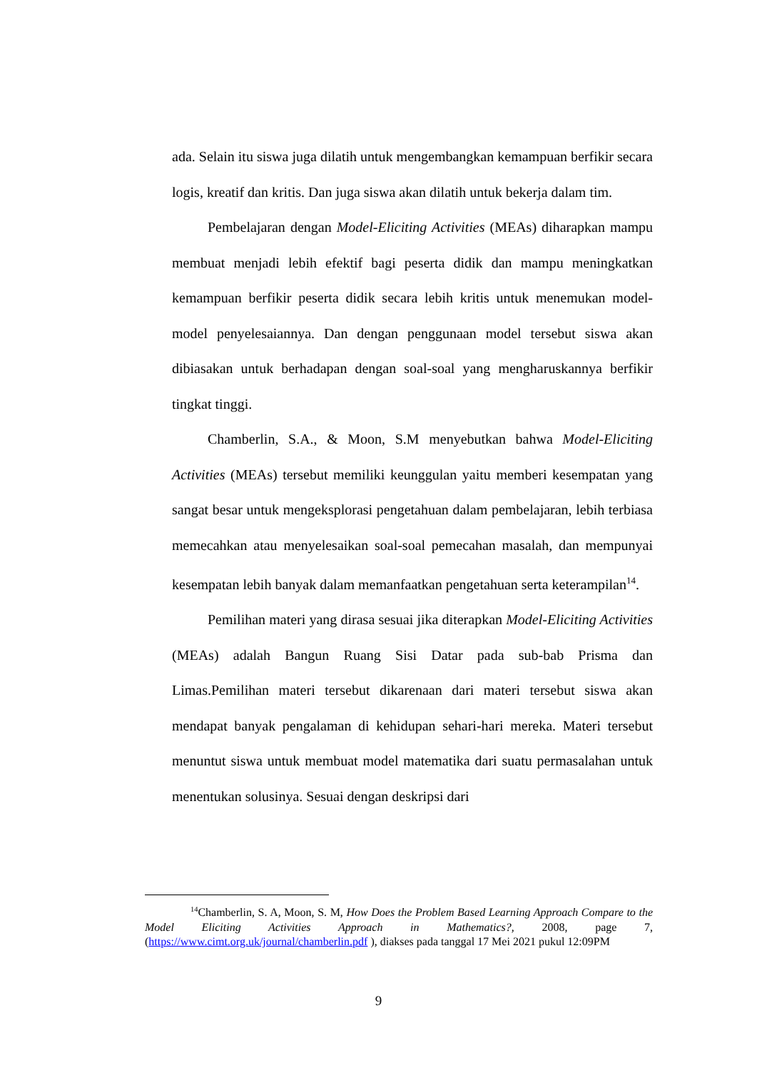ada. Selain itu siswa juga dilatih untuk mengembangkan kemampuan berfikir secara logis, kreatif dan kritis. Dan juga siswa akan dilatih untuk bekerja dalam tim.
Pembelajaran dengan Model-Eliciting Activities (MEAs) diharapkan mampu membuat menjadi lebih efektif bagi peserta didik dan mampu meningkatkan kemampuan berfikir peserta didik secara lebih kritis untuk menemukan model-model penyelesaiannya. Dan dengan penggunaan model tersebut siswa akan dibiasakan untuk berhadapan dengan soal-soal yang mengharuskannya berfikir tingkat tinggi.
Chamberlin, S.A., & Moon, S.M menyebutkan bahwa Model-Eliciting Activities (MEAs) tersebut memiliki keunggulan yaitu memberi kesempatan yang sangat besar untuk mengeksplorasi pengetahuan dalam pembelajaran, lebih terbiasa memecahkan atau menyelesaikan soal-soal pemecahan masalah, dan mempunyai kesempatan lebih banyak dalam memanfaatkan pengetahuan serta keterampilan<sup>14</sup>.
Pemilihan materi yang dirasa sesuai jika diterapkan Model-Eliciting Activities (MEAs) adalah Bangun Ruang Sisi Datar pada sub-bab Prisma dan Limas.Pemilihan materi tersebut dikarenaan dari materi tersebut siswa akan mendapat banyak pengalaman di kehidupan sehari-hari mereka. Materi tersebut menuntut siswa untuk membuat model matematika dari suatu permasalahan untuk menentukan solusinya. Sesuai dengan deskripsi dari
<sup>14</sup> Chamberlin, S. A, Moon, S. M, How Does the Problem Based Learning Approach Compare to the Model Eliciting Activities Approach in Mathematics?, 2008, page 7, (https://www.cimt.org.uk/journal/chamberlin.pdf ), diakses pada tanggal 17 Mei 2021 pukul 12:09PM
9